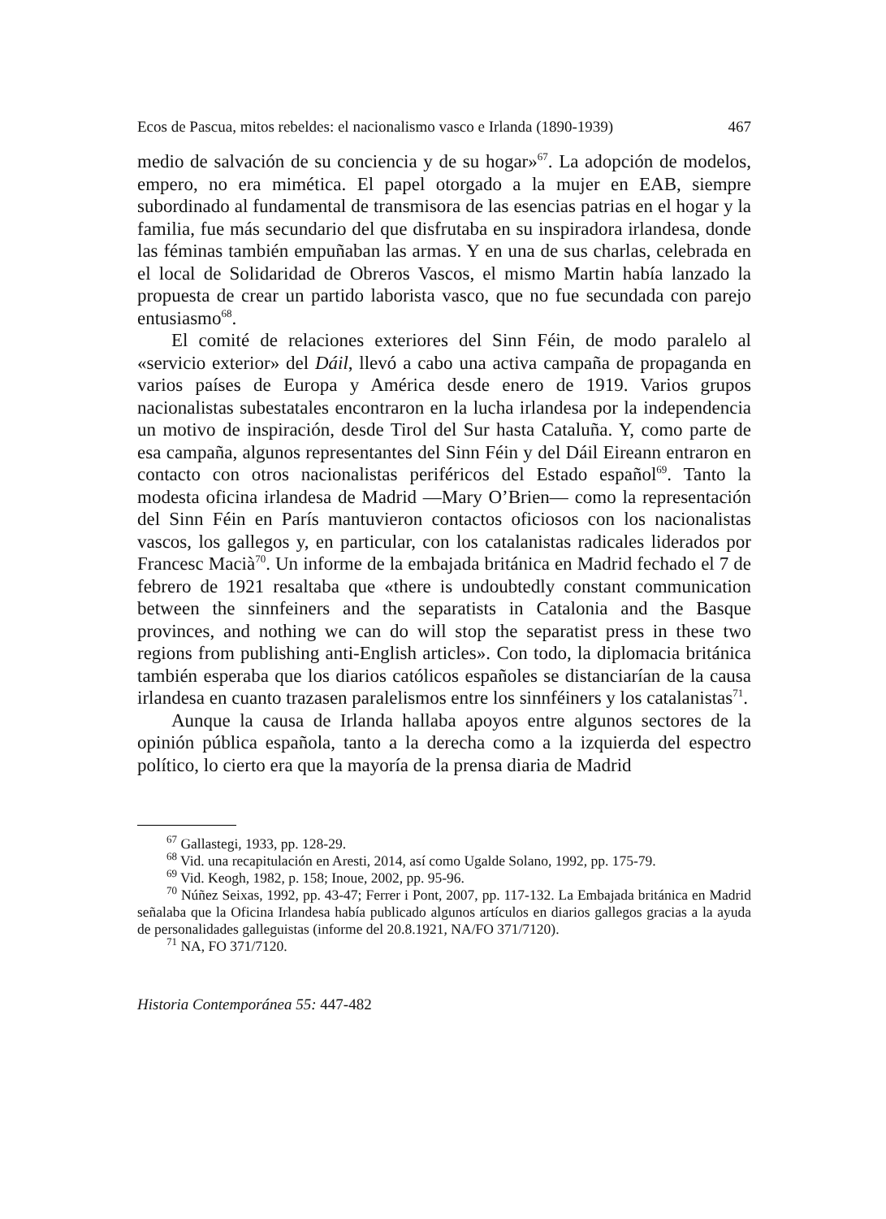Ecos de Pascua, mitos rebeldes: el nacionalismo vasco e Irlanda (1890-1939) 467
medio de salvación de su conciencia y de su hogar»<sup>67</sup>. La adopción de modelos, empero, no era mimética. El papel otorgado a la mujer en EAB, siempre subordinado al fundamental de transmisora de las esencias patrias en el hogar y la familia, fue más secundario del que disfrutaba en su inspiradora irlandesa, donde las féminas también empuñaban las armas. Y en una de sus charlas, celebrada en el local de Solidaridad de Obreros Vascos, el mismo Martin había lanzado la propuesta de crear un partido laborista vasco, que no fue secundada con parejo entusiasmo<sup>68</sup>.
El comité de relaciones exteriores del Sinn Féin, de modo paralelo al «servicio exterior» del Dáil, llevó a cabo una activa campaña de propaganda en varios países de Europa y América desde enero de 1919. Varios grupos nacionalistas subestatales encontraron en la lucha irlandesa por la independencia un motivo de inspiración, desde Tirol del Sur hasta Cataluña. Y, como parte de esa campaña, algunos representantes del Sinn Féin y del Dáil Eireann entraron en contacto con otros nacionalistas periféricos del Estado español<sup>69</sup>. Tanto la modesta oficina irlandesa de Madrid —Mary O’Brien— como la representación del Sinn Féin en París mantuvieron contactos oficiosos con los nacionalistas vascos, los gallegos y, en particular, con los catalanistas radicales liderados por Francesc Macià<sup>70</sup>. Un informe de la embajada británica en Madrid fechado el 7 de febrero de 1921 resaltaba que «there is undoubtedly constant communication between the sinnfeiners and the separatists in Catalonia and the Basque provinces, and nothing we can do will stop the separatist press in these two regions from publishing anti-English articles». Con todo, la diplomacia británica también esperaba que los diarios católicos españoles se distanciarían de la causa irlandesa en cuanto trazasen paralelismos entre los sinnféiners y los catalanistas<sup>71</sup>.
Aunque la causa de Irlanda hallaba apoyos entre algunos sectores de la opinión pública española, tanto a la derecha como a la izquierda del espectro político, lo cierto era que la mayoría de la prensa diaria de Madrid
<sup>67</sup> Gallastegi, 1933, pp. 128-29.
<sup>68</sup> Vid. una recapitulación en Aresti, 2014, así como Ugalde Solano, 1992, pp. 175-79.
<sup>69</sup> Vid. Keogh, 1982, p. 158; Inoue, 2002, pp. 95-96.
<sup>70</sup> Núñez Seixas, 1992, pp. 43-47; Ferrer i Pont, 2007, pp. 117-132. La Embajada británica en Madrid señalaba que la Oficina Irlandesa había publicado algunos artículos en diarios gallegos gracias a la ayuda de personalidades galleguistas (informe del 20.8.1921, NA/FO 371/7120).
<sup>71</sup> NA, FO 371/7120.
Historia Contemporánea 55: 447-482